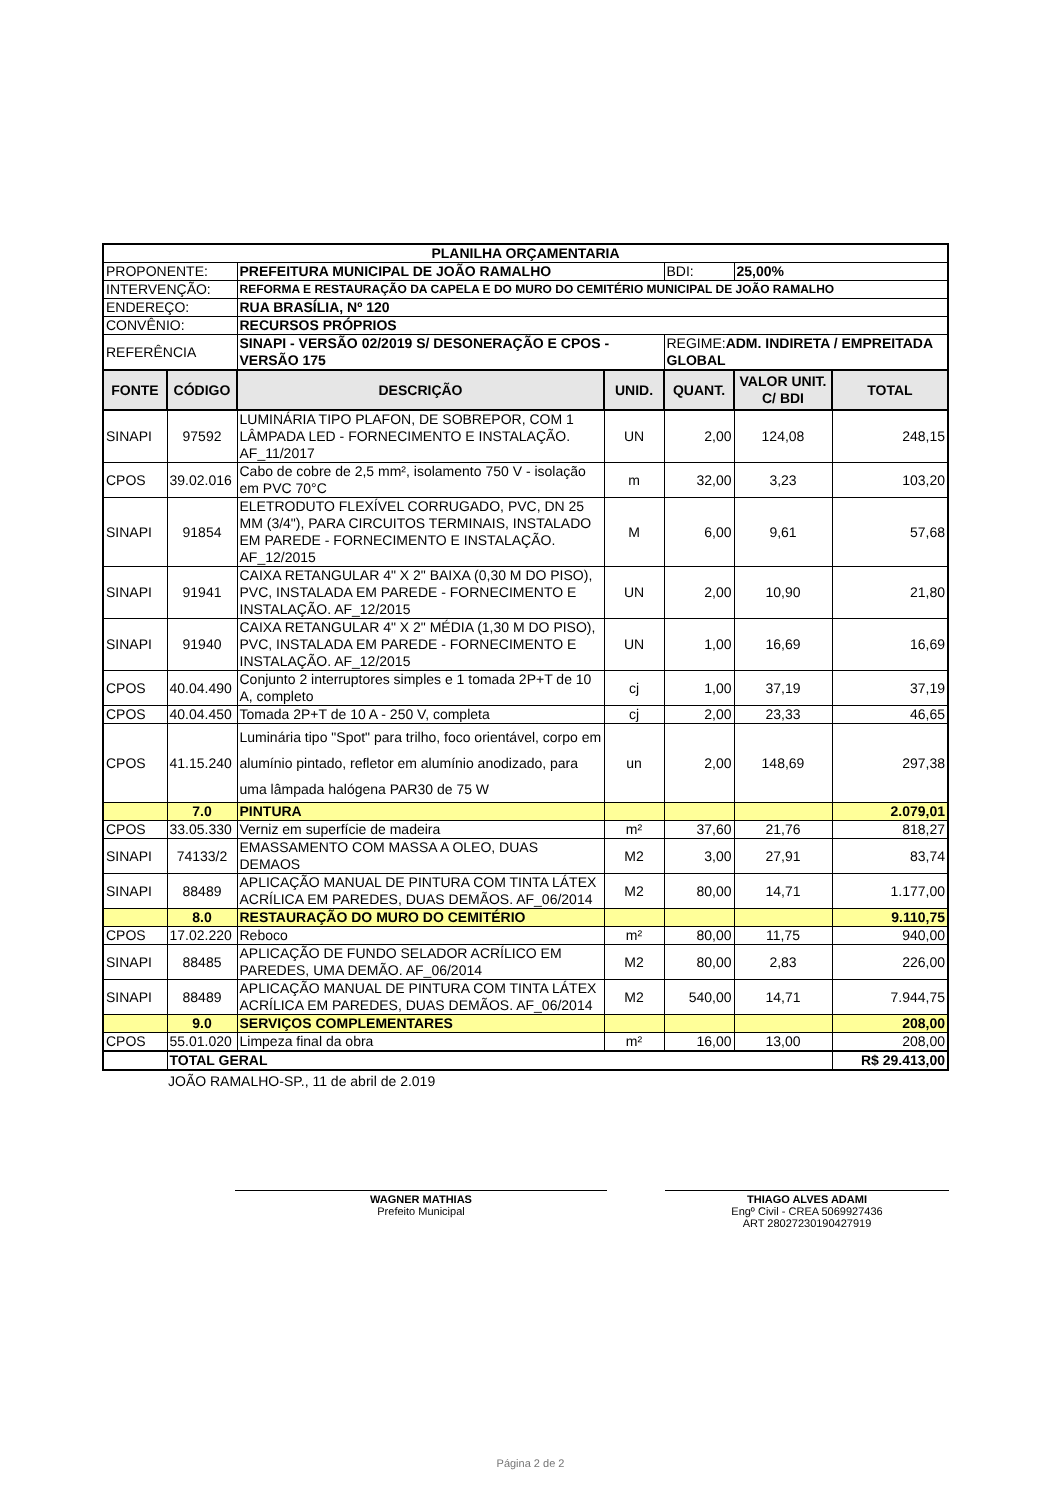| PLANILHA ORÇAMENTARIA | | | | | | |
| PROPONENTE: | | PREFEITURA MUNICIPAL DE JOÃO RAMALHO | | BDI: | 25,00% | |
| INTERVENÇÃO: | | REFORMA E RESTAURAÇÃO DA CAPELA E DO MURO DO CEMITÉRIO MUNICIPAL DE JOÃO RAMALHO | | | | |
| ENDEREÇO: | | RUA BRASÍLIA, Nº 120 | | | | |
| CONVÊNIO: | | RECURSOS PRÓPRIOS | | | | |
| REFERÊNCIA | | SINAPI - VERSÃO 02/2019 S/ DESONERAÇÃO E CPOS - VERSÃO 175 | | REGIME: ADM. INDIRETA / EMPREITADA GLOBAL | | |
| FONTE | CÓDIGO | DESCRIÇÃO | UNID. | QUANT. | VALOR UNIT. C/ BDI | TOTAL |
| SINAPI | 97592 | LUMINÁRIA TIPO PLAFON, DE SOBREPOR, COM 1 LÂMPADA LED - FORNECIMENTO E INSTALAÇÃO. AF_11/2017 | UN | 2,00 | 124,08 | 248,15 |
| CPOS | 39.02.016 | Cabo de cobre de 2,5 mm², isolamento 750 V - isolação em PVC 70°C | m | 32,00 | 3,23 | 103,20 |
| SINAPI | 91854 | ELETRODUTO FLEXÍVEL CORRUGADO, PVC, DN 25 MM (3/4"), PARA CIRCUITOS TERMINAIS, INSTALADO EM PAREDE - FORNECIMENTO E INSTALAÇÃO. AF_12/2015 | M | 6,00 | 9,61 | 57,68 |
| SINAPI | 91941 | CAIXA RETANGULAR 4" X 2" BAIXA (0,30 M DO PISO), PVC, INSTALADA EM PAREDE - FORNECIMENTO E INSTALAÇÃO. AF_12/2015 | UN | 2,00 | 10,90 | 21,80 |
| SINAPI | 91940 | CAIXA RETANGULAR 4" X 2" MÉDIA (1,30 M DO PISO), PVC, INSTALADA EM PAREDE - FORNECIMENTO E INSTALAÇÃO. AF_12/2015 | UN | 1,00 | 16,69 | 16,69 |
| CPOS | 40.04.490 | Conjunto 2 interruptores simples e 1 tomada 2P+T de 10 A, completo | cj | 1,00 | 37,19 | 37,19 |
| CPOS | 40.04.450 | Tomada 2P+T de 10 A - 250 V, completa | cj | 2,00 | 23,33 | 46,65 |
| CPOS | 41.15.240 | Luminária tipo "Spot" para trilho, foco orientável, corpo em alumínio pintado, refletor em alumínio anodizado, para uma lâmpada halógena PAR30 de 75 W | un | 2,00 | 148,69 | 297,38 |
| | 7.0 | PINTURA | | | | 2.079,01 |
| CPOS | 33.05.330 | Verniz em superfície de madeira | m² | 37,60 | 21,76 | 818,27 |
| SINAPI | 74133/2 | EMASSAMENTO COM MASSA A OLEO, DUAS DEMAOS | M2 | 3,00 | 27,91 | 83,74 |
| SINAPI | 88489 | APLICAÇÃO MANUAL DE PINTURA COM TINTA LÁTEX ACRÍLICA EM PAREDES, DUAS DEMÃOS. AF_06/2014 | M2 | 80,00 | 14,71 | 1.177,00 |
| | 8.0 | RESTAURAÇÃO DO MURO DO CEMITÉRIO | | | | 9.110,75 |
| CPOS | 17.02.220 | Reboco | m² | 80,00 | 11,75 | 940,00 |
| SINAPI | 88485 | APLICAÇÃO DE FUNDO SELADOR ACRÍLICO EM PAREDES, UMA DEMÃO. AF_06/2014 | M2 | 80,00 | 2,83 | 226,00 |
| SINAPI | 88489 | APLICAÇÃO MANUAL DE PINTURA COM TINTA LÁTEX ACRÍLICA EM PAREDES, DUAS DEMÃOS. AF_06/2014 | M2 | 540,00 | 14,71 | 7.944,75 |
| | 9.0 | SERVIÇOS COMPLEMENTARES | | | | 208,00 |
| CPOS | 55.01.020 | Limpeza final da obra | m² | 16,00 | 13,00 | 208,00 |
| | TOTAL GERAL | | | | | R$ 29.413,00 |
JOÃO RAMALHO-SP., 11 de abril de 2.019
WAGNER MATHIAS
Prefeito Municipal
THIAGO ALVES ADAMI
Engº Civil - CREA 5069927436
ART 28027230190427919
Página 2 de 2